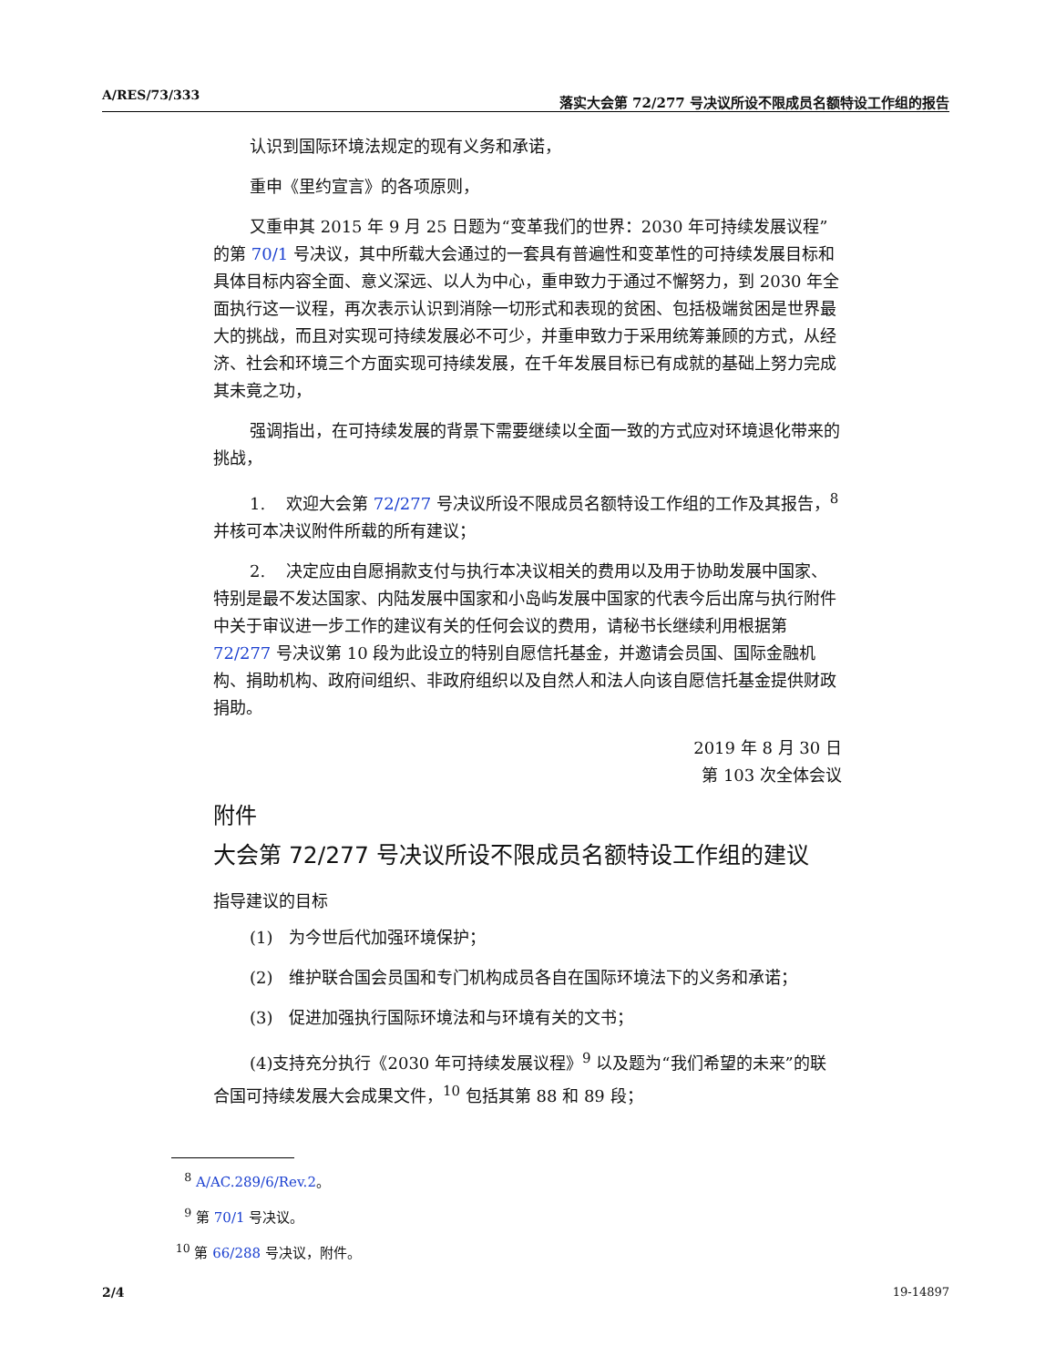A/RES/73/333 落实大会第 72/277 号决议所设不限成员名额特设工作组的报告
认识到国际环境法规定的现有义务和承诺，
重申《里约宣言》的各项原则，
又重申其 2015 年 9 月 25 日题为“变革我们的世界：2030 年可持续发展议程”的第 70/1 号决议，其中所载大会通过的一套具有普遍性和变革性的可持续发展目标和具体目标内容全面、意义深远、以人为中心，重申致力于通过不懈努力，到 2030 年全面执行这一议程，再次表示认识到消除一切形式和表现的贫困、包括极端贫困是世界最大的挑战，而且对实现可持续发展必不可少，并重申致力于采用统筹兼顾的方式，从经济、社会和环境三个方面实现可持续发展，在千年发展目标已有成就的基础上努力完成其未竟之功，
强调指出，在可持续发展的背景下需要继续以全面一致的方式应对环境退化带来的挑战，
1. 欢迎大会第 72/277 号决议所设不限成员名额特设工作组的工作及其报告，<sup>8</sup> 并核可本决议附件所载的所有建议；
2. 决定应由自愿捐款支付与执行本决议相关的费用以及用于协助发展中国家、特别是最不发达国家、内陆发展中国家和小岛屿发展中国家的代表今后出席与执行附件中关于审议进一步工作的建议有关的任何会议的费用，请秘书长继续利用根据第 72/277 号决议第 10 段为此设立的特别自愿信托基金，并邀请会员国、国际金融机构、捐助机构、政府间组织、非政府组织以及自然人和法人向该自愿信托基金提供财政捐助。
2019 年 8 月 30 日
第 103 次全体会议
附件
大会第 72/277 号决议所设不限成员名额特设工作组的建议
指导建议的目标
(1) 为今世后代加强环境保护；
(2) 维护联合国会员国和专门机构成员各自在国际环境法下的义务和承诺；
(3) 促进加强执行国际环境法和与环境有关的文书；
(4)支持充分执行《2030 年可持续发展议程》<sup>9</sup> 以及题为“我们希望的未来”的联合国可持续发展大会成果文件，<sup>10</sup> 包括其第 88 和 89 段；
<sup>8</sup> A/AC.289/6/Rev.2。
<sup>9</sup> 第 70/1 号决议。
<sup>10</sup> 第 66/288 号决议，附件。
2/4 19-14897